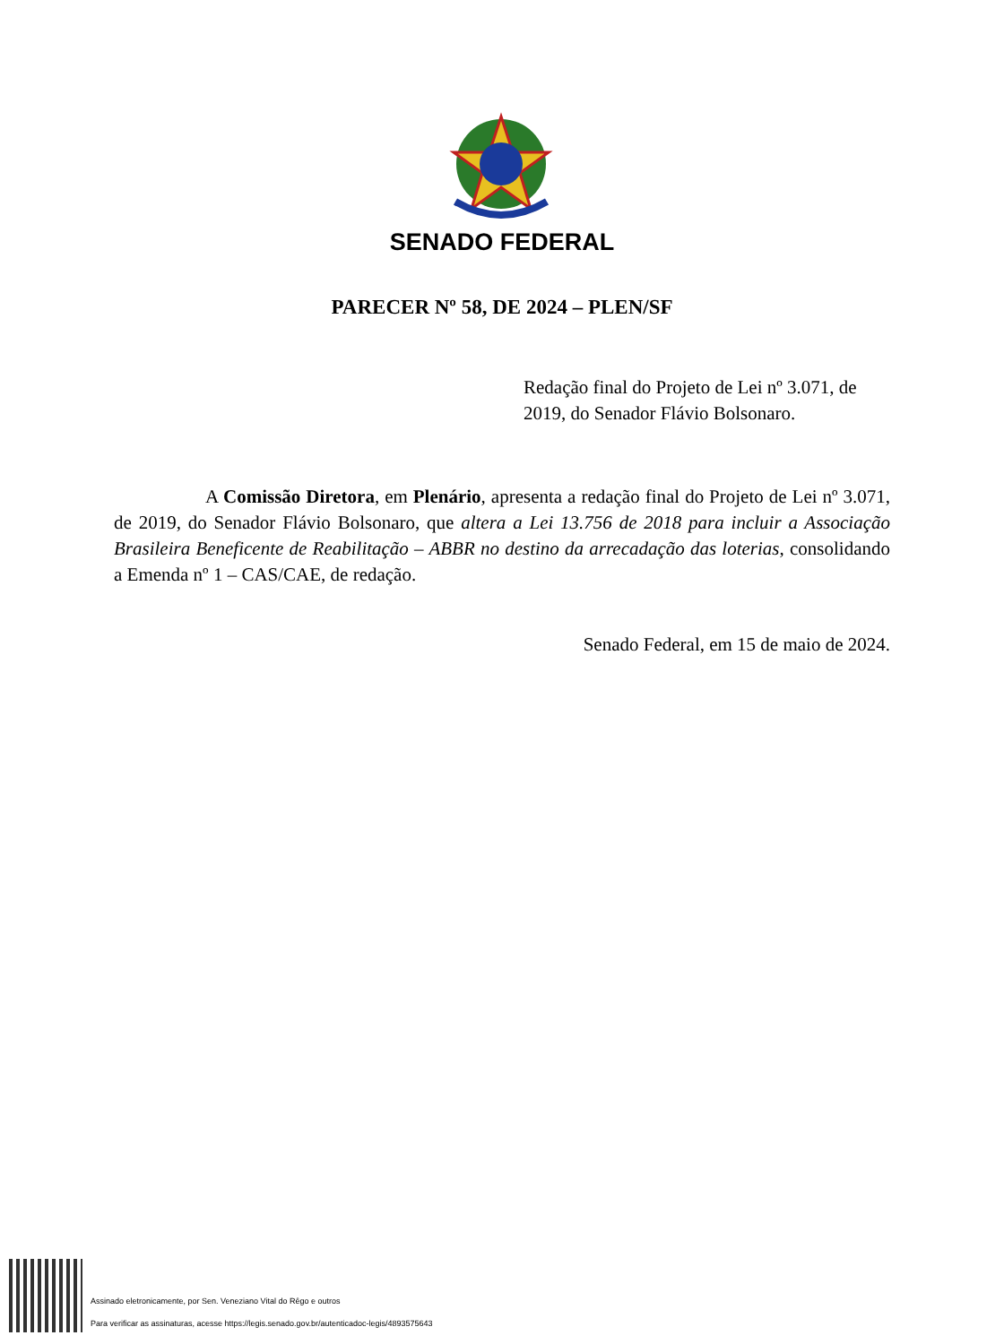SENADO FEDERAL
PARECER Nº 58, DE 2024 – PLEN/SF
Redação final do Projeto de Lei nº 3.071, de 2019, do Senador Flávio Bolsonaro.
A Comissão Diretora, em Plenário, apresenta a redação final do Projeto de Lei nº 3.071, de 2019, do Senador Flávio Bolsonaro, que altera a Lei 13.756 de 2018 para incluir a Associação Brasileira Beneficente de Reabilitação – ABBR no destino da arrecadação das loterias, consolidando a Emenda nº 1 – CAS/CAE, de redação.
Senado Federal, em 15 de maio de 2024.
Assinado eletronicamente, por Sen. Veneziano Vital do Rêgo e outros
Para verificar as assinaturas, acesse https://legis.senado.gov.br/autenticadoc-legis/4893575643